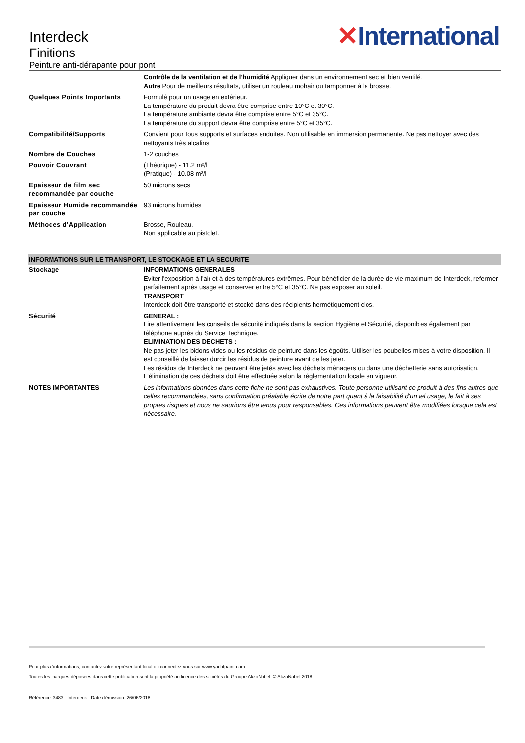✕International
Interdeck
Finitions
Peinture anti-dérapante pour pont
| | Contrôle de la ventilation et de l'humidité Appliquer dans un environnement sec et bien ventilé. Autre Pour de meilleurs résultats, utiliser un rouleau mohair ou tamponner à la brosse. |
| Quelques Points Importants | Formulé pour un usage en extérieur. La température du produit devra être comprise entre 10°C et 30°C. La température ambiante devra être comprise entre 5°C et 35°C. La température du support devra être comprise entre 5°C et 35°C. |
| Compatibilité/Supports | Convient pour tous supports et surfaces enduites. Non utilisable en immersion permanente. Ne pas nettoyer avec des nettoyants très alcalins. |
| Nombre de Couches | 1-2 couches |
| Pouvoir Couvrant | (Théorique) - 11.2 m²/l (Pratique) - 10.08 m²/l |
| Epaisseur de film sec recommandée par couche | 50 microns secs |
| Epaisseur Humide recommandée par couche | 93 microns humides |
| Méthodes d'Application | Brosse, Rouleau. Non applicable au pistolet. |
INFORMATIONS SUR LE TRANSPORT, LE STOCKAGE ET LA SECURITE
| Stockage | INFORMATIONS GENERALES Eviter l'exposition à l'air et à des températures extrêmes. Pour bénéficier de la durée de vie maximum de Interdeck, refermer parfaitement après usage et conserver entre 5°C et 35°C. Ne pas exposer au soleil. TRANSPORT Interdeck doit être transporté et stocké dans des récipients hermétiquement clos. |
| Sécurité | GENERAL : Lire attentivement les conseils de sécurité indiqués dans la section Hygiène et Sécurité, disponibles également par téléphone auprès du Service Technique. ELIMINATION DES DECHETS : Ne pas jeter les bidons vides ou les résidus de peinture dans les égoûts. Utiliser les poubelles mises à votre disposition. Il est conseillé de laisser durcir les résidus de peinture avant de les jeter. Les résidus de Interdeck ne peuvent être jetés avec les déchets ménagers ou dans une déchetterie sans autorisation. L'élimination de ces déchets doit être effectuée selon la réglementation locale en vigueur. |
| NOTES IMPORTANTES | Les informations données dans cette fiche ne sont pas exhaustives. Toute personne utilisant ce produit à des fins autres que celles recommandées, sans confirmation préalable écrite de notre part quant à la faisabilité d'un tel usage, le fait à ses propres risques et nous ne saurions être tenus pour responsables. Ces informations peuvent être modifiées lorsque cela est nécessaire. |
Pour plus d'informations, contactez votre représentant local ou connectez vous sur www.yachtpaint.com.
Toutes les marques déposées dans cette publication sont la propriété ou licence des sociétés du Groupe AkzoNobel. © AkzoNobel 2018.
Référence :3483 Interdeck Date d'émission :26/06/2018